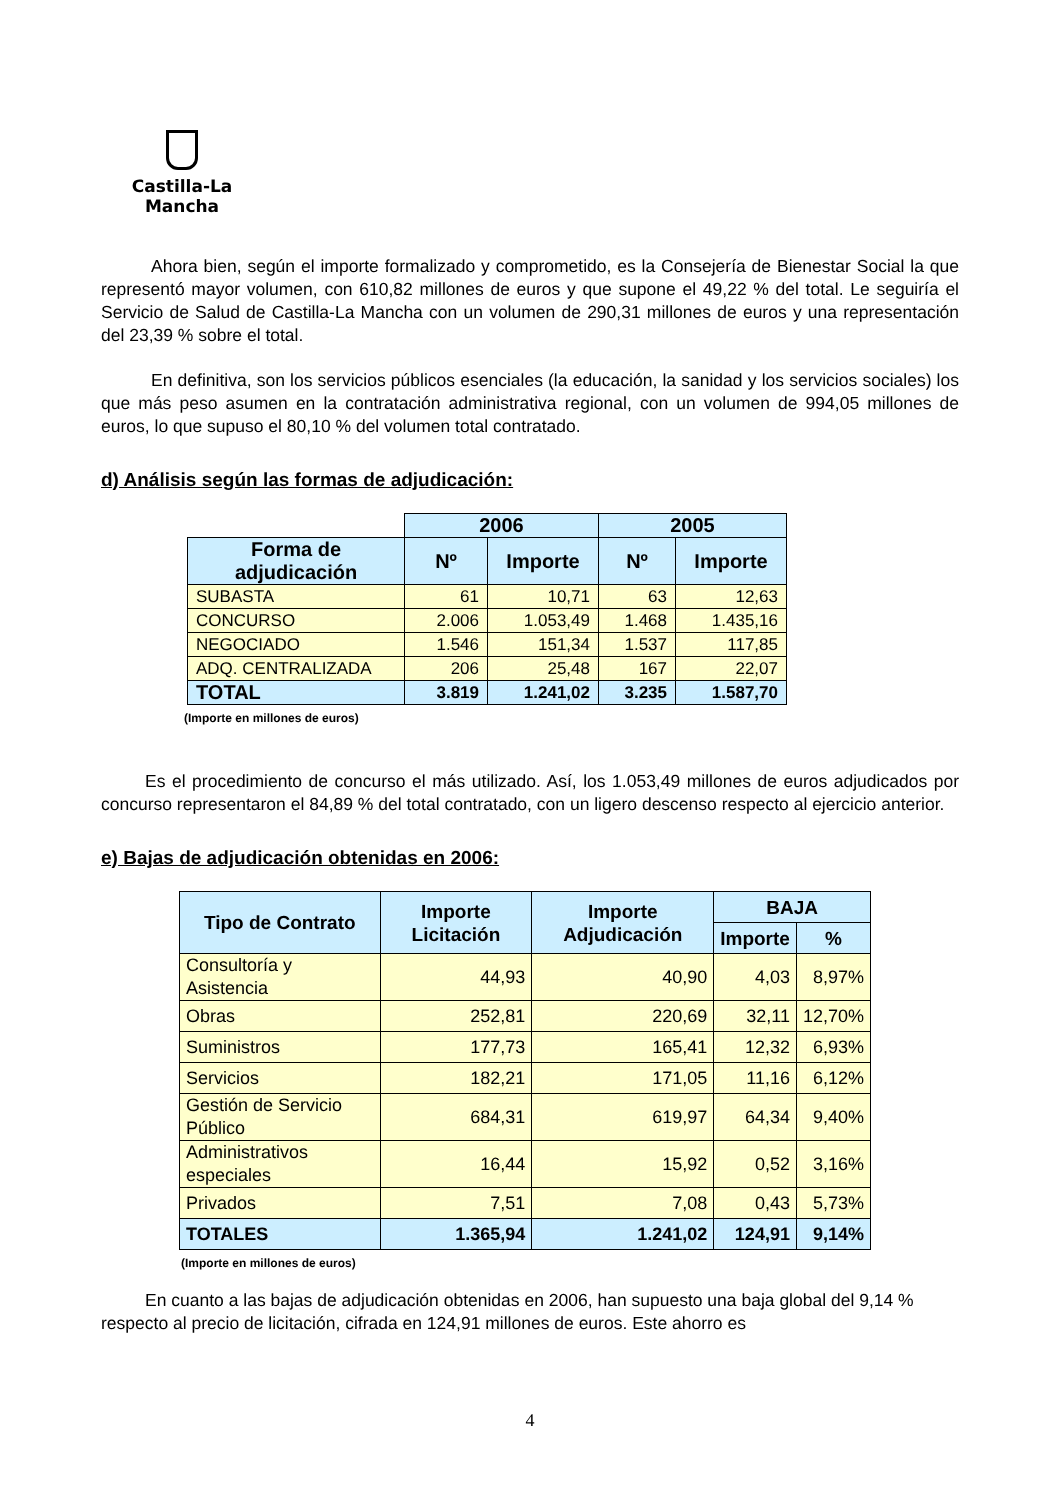Castilla-La Mancha
Ahora bien, según el importe formalizado y comprometido, es la Consejería de Bienestar Social la que representó mayor volumen, con 610,82 millones de euros y que supone el 49,22 % del total. Le seguiría el Servicio de Salud de Castilla-La Mancha con un volumen de 290,31 millones de euros y una representación del 23,39 % sobre el total.
En definitiva, son los servicios públicos esenciales (la educación, la sanidad y los servicios sociales) los que más peso asumen en la contratación administrativa regional, con un volumen de 994,05 millones de euros, lo que supuso el 80,10 % del volumen total contratado.
d) Análisis según las formas de adjudicación:
| | 2006 | | 2005 | |
| --- | --- | --- | --- | --- |
| Forma de adjudicación | Nº | Importe | Nº | Importe |
| SUBASTA | 61 | 10,71 | 63 | 12,63 |
| CONCURSO | 2.006 | 1.053,49 | 1.468 | 1.435,16 |
| NEGOCIADO | 1.546 | 151,34 | 1.537 | 117,85 |
| ADQ. CENTRALIZADA | 206 | 25,48 | 167 | 22,07 |
| TOTAL | 3.819 | 1.241,02 | 3.235 | 1.587,70 |
(Importe en millones de euros)
Es el procedimiento de concurso el más utilizado. Así, los 1.053,49 millones de euros adjudicados por concurso representaron el 84,89 % del total contratado, con un ligero descenso respecto al ejercicio anterior.
e) Bajas de adjudicación obtenidas en 2006:
| Tipo de Contrato | Importe Licitación | Importe Adjudicación | BAJA | |
| --- | --- | --- | --- | --- |
| | | | Importe | % |
| Consultoría y Asistencia | 44,93 | 40,90 | 4,03 | 8,97% |
| Obras | 252,81 | 220,69 | 32,11 | 12,70% |
| Suministros | 177,73 | 165,41 | 12,32 | 6,93% |
| Servicios | 182,21 | 171,05 | 11,16 | 6,12% |
| Gestión de Servicio Público | 684,31 | 619,97 | 64,34 | 9,40% |
| Administrativos especiales | 16,44 | 15,92 | 0,52 | 3,16% |
| Privados | 7,51 | 7,08 | 0,43 | 5,73% |
| TOTALES | 1.365,94 | 1.241,02 | 124,91 | 9,14% |
(Importe en millones de euros)
En cuanto a las bajas de adjudicación obtenidas en 2006, han supuesto una baja global del 9,14 % respecto al precio de licitación, cifrada en 124,91 millones de euros. Este ahorro es
4